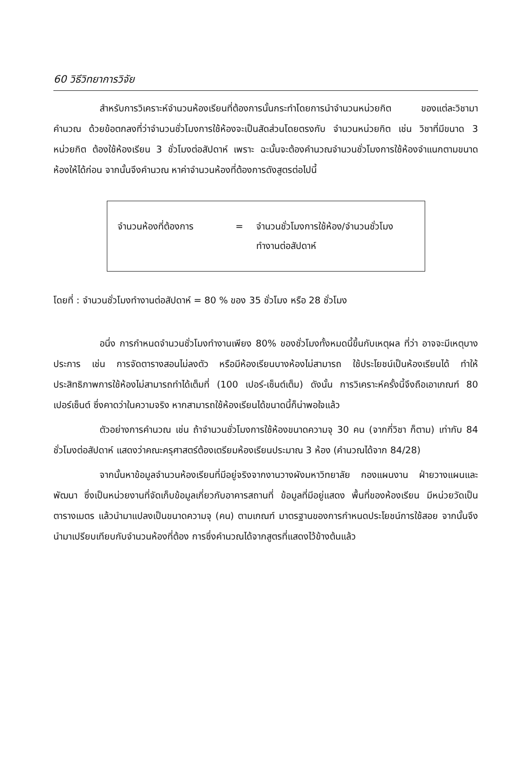60 วิธีวิทยาการวิจัย
สำหรับการวิเคราะห์จำนวนห้องเรียนที่ต้องการนั้นกระทำโดยการนำจำนวนหน่วยกิต ของแต่ละวิชามาคำนวณ ด้วยข้อตกลงที่ว่าจำนวนชั่วโมงการใช้ห้องจะเป็นสัดส่วนโดยตรงกับ จำนวนหน่วยกิต เช่น วิชาที่มีขนาด 3 หน่วยกิต ต้องใช้ห้องเรียน 3 ชั่วโมงต่อสัปดาห์ เพราะ ฉะนั้นจะต้องคำนวณจำนวนชั่วโมงการใช้ห้องจำแนกตามขนาดห้องให้ได้ก่อน จากนั้นจึงคำนวณ หาค่าจำนวนห้องที่ต้องการดังสูตรต่อไปนี้
จำนวนห้องที่ต้องการ = จำนวนชั่วโมงการใช้ห้อง/จำนวนชั่วโมง
ทำงานต่อสัปดาห์
โดยที่ : จำนวนชั่วโมงทำงานต่อสัปดาห์ = 80 % ของ 35 ชั่วโมง หรือ 28 ชั่วโมง
อนึ่ง การกำหนดจำนวนชั่วโมงทำงานเพียง 80% ของชั่วโมงทั้งหมดนี้ขึ้นกับเหตุผล ที่ว่า อาจจะมีเหตุบางประการ เช่น การจัดตารางสอนไม่ลงตัว หรือมีห้องเรียนบางห้องไม่สามารถ ใช้ประโยชน์เป็นห้องเรียนได้ ทำให้ประสิทธิภาพการใช้ห้องไม่สามารถทำได้เต็มที่ (100 เปอร์-เซ็นต์เต็ม) ดังนั้น การวิเคราะห์ครั้งนี้จึงถือเอาเกณฑ์ 80 เปอร์เซ็นต์ ซึ่งคาดว่าในความจริง หากสามารถใช้ห้องเรียนได้ขนาดนี้ก็น่าพอใจแล้ว
ตัวอย่างการคำนวณ เช่น ถ้าจำนวนชั่วโมงการใช้ห้องขนาดความจุ 30 คน (จากกี่วิชา ก็ตาม) เท่ากับ 84 ชั่วโมงต่อสัปดาห์ แสดงว่าคณะครุศาสตร์ต้องเตรียมห้องเรียนประมาณ 3 ห้อง (คำนวณได้จาก 84/28)
จากนั้นหาข้อมูลจำนวนห้องเรียนที่มีอยู่จริงจากงานวางผังมหาวิทยาลัย กองแผนงาน ฝ่ายวางแผนและพัฒนา ซึ่งเป็นหน่วยงานที่จัดเก็บข้อมูลเกี่ยวกับอาคารสถานที่ ข้อมูลที่มีอยู่แสดง พื้นที่ของห้องเรียน มีหน่วยวัดเป็นตารางเมตร แล้วนำมาแปลงเป็นขนาดความจุ (คน) ตามเกณฑ์ มาตรฐานของการกำหนดประโยชน์การใช้สอย จากนั้นจึงนำมาเปรียบเทียบกับจำนวนห้องที่ต้อง การซึ่งคำนวณได้จากสูตรที่แสดงไว้ข้างต้นแล้ว